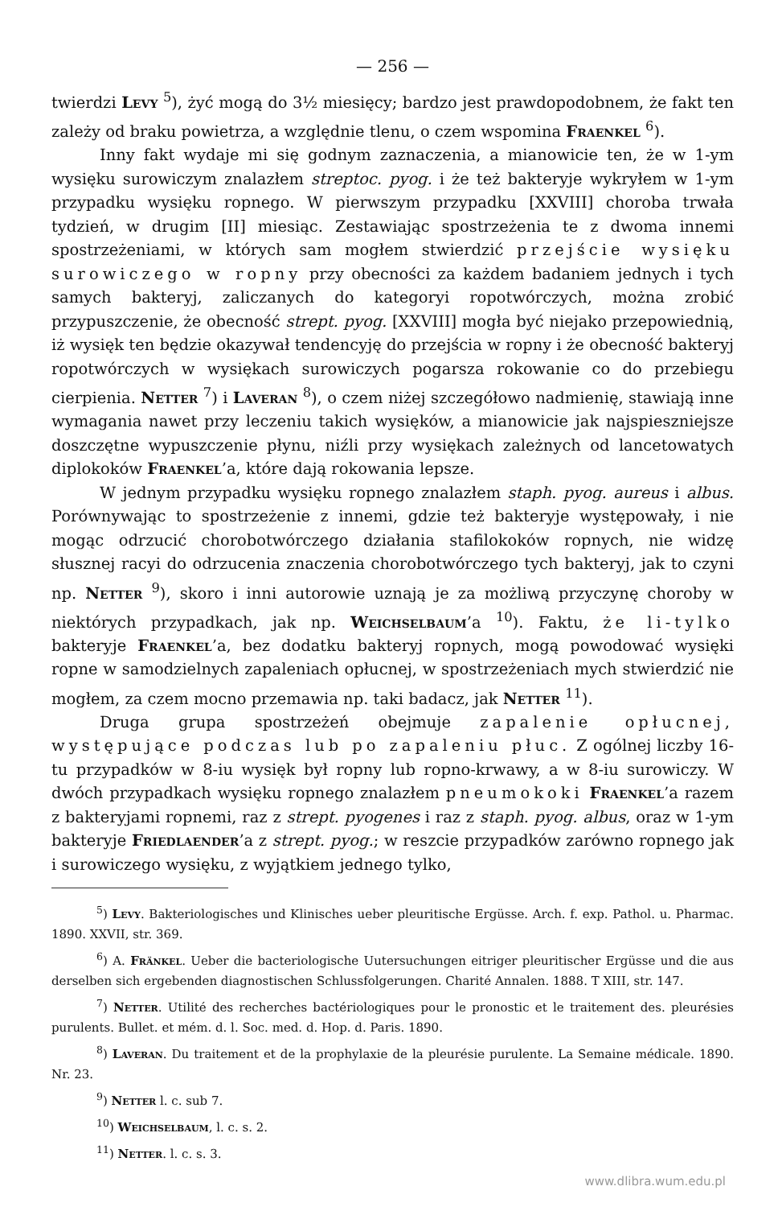— 256 —
twierdzi Levy <sup>5</sup>), żyć mogą do 3½ miesięcy; bardzo jest prawdopodobnem, że fakt ten zależy od braku powietrza, a względnie tlenu, o czem wspomina Fraenkel <sup>6</sup>).
Inny fakt wydaje mi się godnym zaznaczenia, a mianowicie ten, że w 1-ym wysięku surowiczym znalazłem streptoc. pyog. i że też bakteryje wykryłem w 1-ym przypadku wysięku ropnego. W pierwszym przypadku [XXVIII] choroba trwała tydzień, w drugim [II] miesiąc. Zestawiając spostrzeżenia te z dwoma innemi spostrzeżeniami, w których sam mogłem stwierdzić przejście wysięku surowiczego w ropny przy obecności za każdem badaniem jednych i tych samych bakteryj, zaliczanych do kategoryi ropotwórczych, można zrobić przypuszczenie, że obecność strept. pyog. [XXVIII] mogła być niejako przepowiednią, iż wysięk ten będzie okazywał tendencyję do przejścia w ropny i że obecność bakteryj ropotwórczych w wysiękach surowiczych pogarsza rokowanie co do przebiegu cierpienia. Netter <sup>7</sup>) i Laveran <sup>8</sup>), o czem niżej szczegółowo nadmienię, stawiają inne wymagania nawet przy leczeniu takich wysięków, a mianowicie jak najspieszniejsze doszczętne wypuszczenie płynu, niźli przy wysiękach zależnych od lancetowatych diplokoków Fraenkel’a, które dają rokowania lepsze.
W jednym przypadku wysięku ropnego znalazłem staph. pyog. aureus i albus. Porównywając to spostrzeżenie z innemi, gdzie też bakteryje występowały, i nie mogąc odrzucić chorobotwórczego działania stafilokoków ropnych, nie widzę słusznej racyi do odrzucenia znaczenia chorobotwórczego tych bakteryj, jak to czyni np. Netter <sup>9</sup>), skoro i inni autorowie uznają je za możliwą przyczynę choroby w niektórych przypadkach, jak np. Weichselbaum’a <sup>10</sup>). Faktu, że li-tylko bakteryje Fraenkel’a, bez dodatku bakteryj ropnych, mogą powodować wysięki ropne w samodzielnych zapaleniach opłucnej, w spostrzeżeniach mych stwierdzić nie mogłem, za czem mocno przemawia np. taki badacz, jak Netter <sup>11</sup>).
Druga grupa spostrzeżeń obejmuje zapalenie opłucnej, występujące podczas lub po zapaleniu płuc. Z ogólnej liczby 16-tu przypadków w 8-iu wysięk był ropny lub ropno-krwawy, a w 8-iu surowiczy. W dwóch przypadkach wysięku ropnego znalazłem pneumokoki Fraenkel’a razem z bakteryjami ropnemi, raz z strept. pyogenes i raz z staph. pyog. albus, oraz w 1-ym bakteryje Friedlaender’a z strept. pyog.; w reszcie przypadków zarówno ropnego jak i surowiczego wysięku, z wyjątkiem jednego tylko,
<sup>5</sup>) Levy. Bakteriologisches und Klinisches ueber pleuritische Ergüsse. Arch. f. exp. Pathol. u. Pharmac. 1890. XXVII, str. 369.
<sup>6</sup>) A. Fränkel. Ueber die bacteriologische Uutersuchungen eitriger pleuritischer Ergüsse und die aus derselben sich ergebenden diagnostischen Schlussfolgerungen. Charité Annalen. 1888. T XIII, str. 147.
<sup>7</sup>) Netter. Utilité des recherches bactériologiques pour le pronostic et le traitement des. pleurésies purulents. Bullet. et mém. d. l. Soc. med. d. Hop. d. Paris. 1890.
<sup>8</sup>) Laveran. Du traitement et de la prophylaxie de la pleurésie purulente. La Semaine médicale. 1890. Nr. 23.
<sup>9</sup>) Netter l. c. sub 7.
<sup>10</sup>) Weichselbaum, l. c. s. 2.
<sup>11</sup>) Netter. l. c. s. 3.
www.dlibra.wum.edu.pl